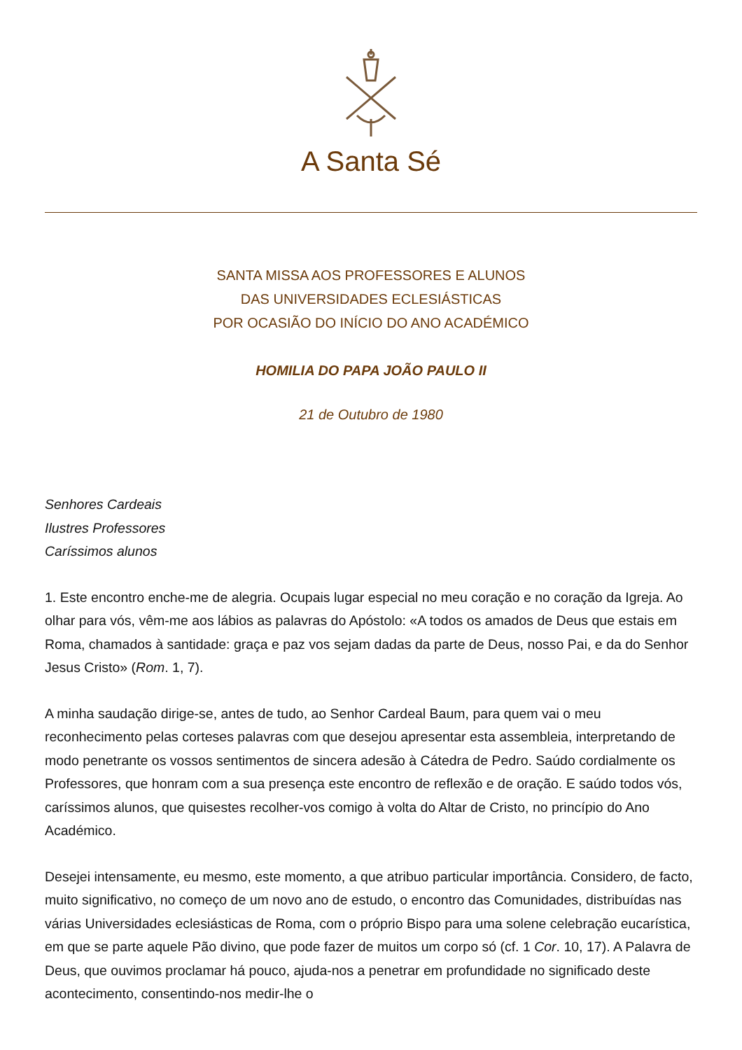A Santa Sé
SANTA MISSA AOS PROFESSORES E ALUNOS
DAS UNIVERSIDADES ECLESIÁSTICAS
POR OCASIÃO DO INÍCIO DO ANO ACADÉMICO
HOMILIA DO PAPA JOÃO PAULO II
21 de Outubro de 1980
Senhores Cardeais
Ilustres Professores
Caríssimos alunos
1. Este encontro enche-me de alegria. Ocupais lugar especial no meu coração e no coração da Igreja. Ao olhar para vós, vêm-me aos lábios as palavras do Apóstolo: «A todos os amados de Deus que estais em Roma, chamados à santidade: graça e paz vos sejam dadas da parte de Deus, nosso Pai, e da do Senhor Jesus Cristo» (Rom. 1, 7).
A minha saudação dirige-se, antes de tudo, ao Senhor Cardeal Baum, para quem vai o meu reconhecimento pelas corteses palavras com que desejou apresentar esta assembleia, interpretando de modo penetrante os vossos sentimentos de sincera adesão à Cátedra de Pedro. Saúdo cordialmente os Professores, que honram com a sua presença este encontro de reflexão e de oração. E saúdo todos vós, caríssimos alunos, que quisestes recolher-vos comigo à volta do Altar de Cristo, no princípio do Ano Académico.
Desejei intensamente, eu mesmo, este momento, a que atribuo particular importância. Considero, de facto, muito significativo, no começo de um novo ano de estudo, o encontro das Comunidades, distribuídas nas várias Universidades eclesiásticas de Roma, com o próprio Bispo para uma solene celebração eucarística, em que se parte aquele Pão divino, que pode fazer de muitos um corpo só (cf. 1 Cor. 10, 17). A Palavra de Deus, que ouvimos proclamar há pouco, ajuda-nos a penetrar em profundidade no significado deste acontecimento, consentindo-nos medir-lhe o